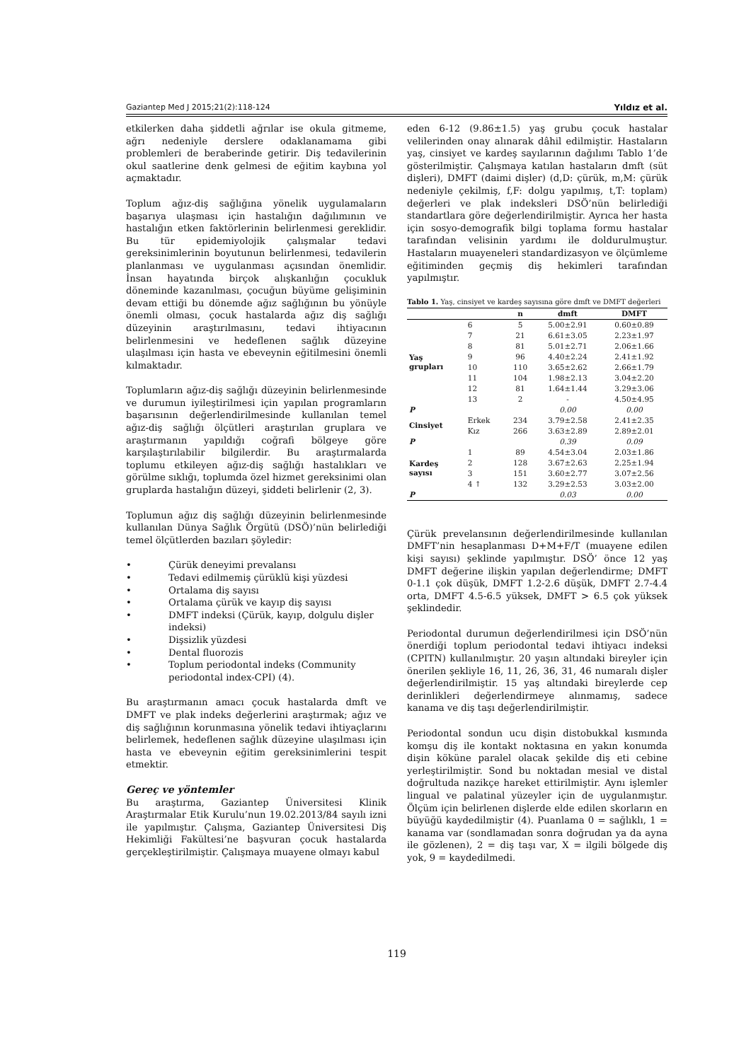Gaziantep Med J 2015;21(2):118-124 Yıldız et al.
etkilerken daha şiddetli ağrılar ise okula gitmeme, ağrı nedeniyle derslere odaklanamama gibi problemleri de beraberinde getirir. Diş tedavilerinin okul saatlerine denk gelmesi de eğitim kaybına yol açmaktadır.
Toplum ağız-diş sağlığına yönelik uygulamaların başarıya ulaşması için hastalığın dağılımının ve hastalığın etken faktörlerinin belirlenmesi gereklidir. Bu tür epidemiyolojik çalışmalar tedavi gereksinimlerinin boyutunun belirlenmesi, tedavilerin planlanması ve uygulanması açısından önemlidir. İnsan hayatında birçok alışkanlığın çocukluk döneminde kazanılması, çocuğun büyüme gelişiminin devam ettiği bu dönemde ağız sağlığının bu yönüyle önemli olması, çocuk hastalarda ağız diş sağlığı düzeyinin araştırılmasını, tedavi ihtiyacının belirlenmesini ve hedeflenen sağlık düzeyine ulaşılması için hasta ve ebeveynin eğitilmesini önemli kılmaktadır.
Toplumların ağız-diş sağlığı düzeyinin belirlenmesinde ve durumun iyileştirilmesi için yapılan programların başarısının değerlendirilmesinde kullanılan temel ağız-diş sağlığı ölçütleri araştırılan gruplara ve araştırmanın yapıldığı coğrafi bölgeye göre karşılaştırılabilir bilgilerdir. Bu araştırmalarda toplumu etkileyen ağız-diş sağlığı hastalıkları ve görülme sıklığı, toplumda özel hizmet gereksinimi olan gruplarda hastalığın düzeyi, şiddeti belirlenir (2, 3).
Toplumun ağız diş sağlığı düzeyinin belirlenmesinde kullanılan Dünya Sağlık Örgütü (DSÖ)’nün belirlediği temel ölçütlerden bazıları şöyledir:
• Çürük deneyimi prevalansı
• Tedavi edilmemiş çürüklü kişi yüzdesi
• Ortalama diş sayısı
• Ortalama çürük ve kayıp diş sayısı
• DMFT indeksi (Çürük, kayıp, dolgulu dişler indeksi)
• Dişsizlik yüzdesi
• Dental fluorozis
• Toplum periodontal indeks (Community periodontal index-CPI) (4).
Bu araştırmanın amacı çocuk hastalarda dmft ve DMFT ve plak indeks değerlerini araştırmak; ağız ve diş sağlığının korunmasına yönelik tedavi ihtiyaçlarını belirlemek, hedeflenen sağlık düzeyine ulaşılması için hasta ve ebeveynin eğitim gereksinimlerini tespit etmektir.
Gereç ve yöntemler
Bu araştırma, Gaziantep Üniversitesi Klinik Araştırmalar Etik Kurulu’nun 19.02.2013/84 sayılı izni ile yapılmıştır. Çalışma, Gaziantep Üniversitesi Diş Hekimliği Fakültesi’ne başvuran çocuk hastalarda gerçekleştirilmiştir. Çalışmaya muayene olmayı kabul
eden 6-12 (9.86±1.5) yaş grubu çocuk hastalar velilerinden onay alınarak dâhil edilmiştir. Hastaların yaş, cinsiyet ve kardeş sayılarının dağılımı Tablo 1’de gösterilmiştir. Çalışmaya katılan hastaların dmft (süt dişleri), DMFT (daimi dişler) (d,D: çürük, m,M: çürük nedeniyle çekilmiş, f,F: dolgu yapılmış, t,T: toplam) değerleri ve plak indeksleri DSÖ’nün belirlediği standartlara göre değerlendirilmiştir. Ayrıca her hasta için sosyo-demografik bilgi toplama formu hastalar tarafından velisinin yardımı ile doldurulmuştur. Hastaların muayeneleri standardizasyon ve ölçümleme eğitiminden geçmiş diş hekimleri tarafından yapılmıştır.
Tablo 1. Yaş, cinsiyet ve kardeş sayısına göre dmft ve DMFT değerleri
| | | n | dmft | DMFT |
| --- | --- | --- | --- | --- |
| Yaş grupları | 6 | 5 | 5.00±2.91 | 0.60±0.89 |
| | 7 | 21 | 6.61±3.05 | 2.23±1.97 |
| | 8 | 81 | 5.01±2.71 | 2.06±1.66 |
| | 9 | 96 | 4.40±2.24 | 2.41±1.92 |
| | 10 | 110 | 3.65±2.62 | 2.66±1.79 |
| | 11 | 104 | 1.98±2.13 | 3.04±2.20 |
| | 12 | 81 | 1.64±1.44 | 3.29±3.06 |
| | 13 | 2 | - | 4.50±4.95 |
| P | | | 0.00 | 0.00 |
| Cinsiyet | Erkek | 234 | 3.79±2.58 | 2.41±2.35 |
| | Kız | 266 | 3.63±2.89 | 2.89±2.01 |
| P | | | 0.39 | 0.09 |
| Kardeş sayısı | 1 | 89 | 4.54±3.04 | 2.03±1.86 |
| | 2 | 128 | 3.67±2.63 | 2.25±1.94 |
| | 3 | 151 | 3.60±2.77 | 3.07±2.56 |
| | 4 ↑ | 132 | 3.29±2.53 | 3.03±2.00 |
| P | | | 0.03 | 0.00 |
Çürük prevelansının değerlendirilmesinde kullanılan DMFT’nin hesaplanması D+M+F/T (muayene edilen kişi sayısı) şeklinde yapılmıştır. DSÖ’ önce 12 yaş DMFT değerine ilişkin yapılan değerlendirme; DMFT 0-1.1 çok düşük, DMFT 1.2-2.6 düşük, DMFT 2.7-4.4 orta, DMFT 4.5-6.5 yüksek, DMFT > 6.5 çok yüksek şeklindedir.
Periodontal durumun değerlendirilmesi için DSÖ’nün önerdiği toplum periodontal tedavi ihtiyacı indeksi (CPITN) kullanılmıştır. 20 yaşın altındaki bireyler için önerilen şekliyle 16, 11, 26, 36, 31, 46 numaralı dişler değerlendirilmiştir. 15 yaş altındaki bireylerde cep derinlikleri değerlendirmeye alınmamış, sadece kanama ve diş taşı değerlendirilmiştir.
Periodontal sondun ucu dişin distobukkal kısmında komşu diş ile kontakt noktasına en yakın konumda dişin köküne paralel olacak şekilde diş eti cebine yerleştirilmiştir. Sond bu noktadan mesial ve distal doğrultuda nazikçe hareket ettirilmiştir. Aynı işlemler lingual ve palatinal yüzeyler için de uygulanmıştır. Ölçüm için belirlenen dişlerde elde edilen skorların en büyüğü kaydedilmiştir (4). Puanlama 0 = sağlıklı, 1 = kanama var (sondlamadan sonra doğrudan ya da ayna ile gözlenen), 2 = diş taşı var, X = ilgili bölgede diş yok, 9 = kaydedilmedi.
119